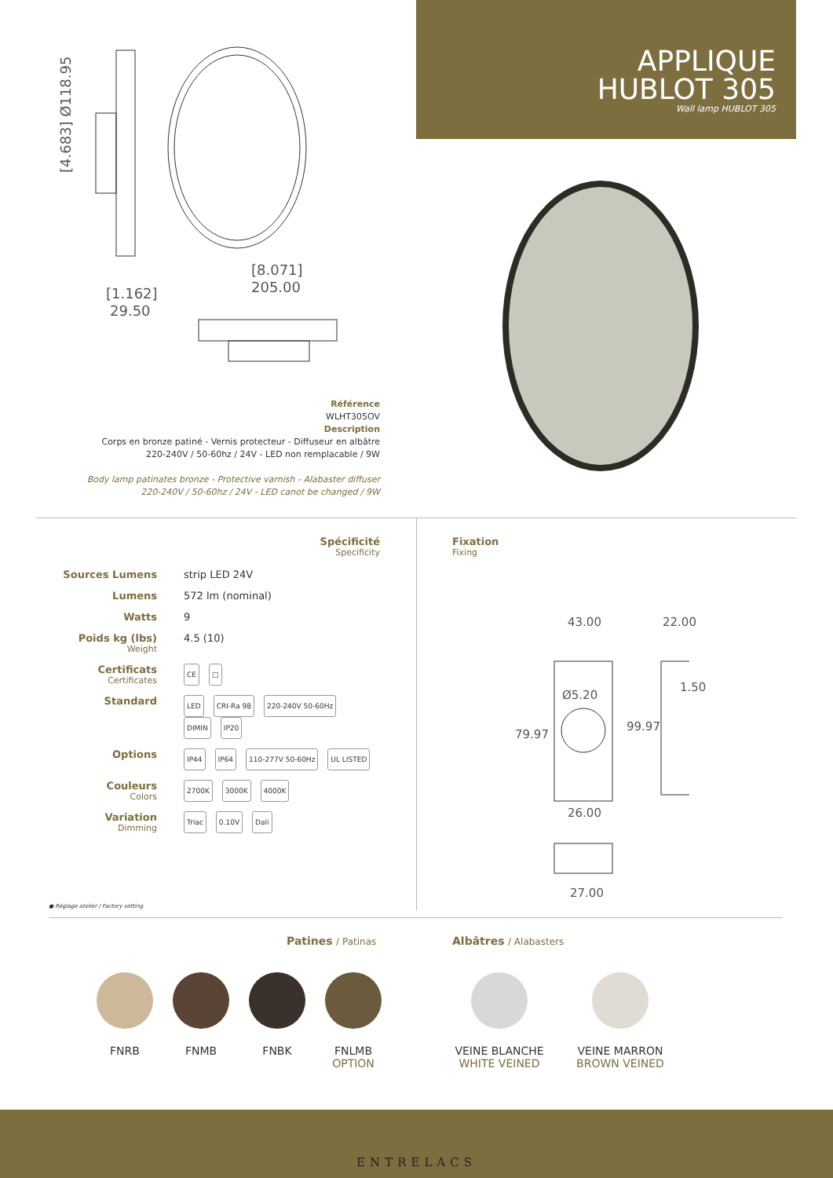APPLIQUE
HUBLOT 305
Wall lamp HUBLOT 305
[4.683] Ø118.95
[8.071]
205.00
[1.162]
29.50
Référence
WLHT305OV
Description
Corps en bronze patiné - Vernis protecteur - Diffuseur en albâtre
220-240V / 50-60hz / 24V - LED non remplacable / 9W
Body lamp patinates bronze - Protective varnish - Alabaster diffuser
220-240V / 50-60hz / 24V - LED canot be changed / 9W
Spécificité
Specificity
| Sources Lumens | strip LED 24V |
| Lumens | 572 lm (nominal) |
| Watts | 9 |
| Poids kg (lbs) Weight | 4.5 (10) |
| Certificats Certificates | CE □ |
| Standard | LED CRI-Ra 98 220-240V 50-60Hz DIMIN IP20 |
| Options | IP44 IP64 110-277V 50-60Hz UL LISTED |
| Couleurs Colors | 2700K 3000K 4000K |
| Variation Dimming | Triac 0.10V Dali |
Fixation
Fixing
43.00
22.00
26.00
27.00
79.97
99.97
1.50
Ø5.20
● Réglage atelier / Factory setting
Patines / Patinas Albâtres / Alabasters
FNRB FNMB FNBK
FNLMB
OPTION
VEINE BLANCHE
WHITE VEINED
VEINE MARRON
BROWN VEINED
ENTRELACS